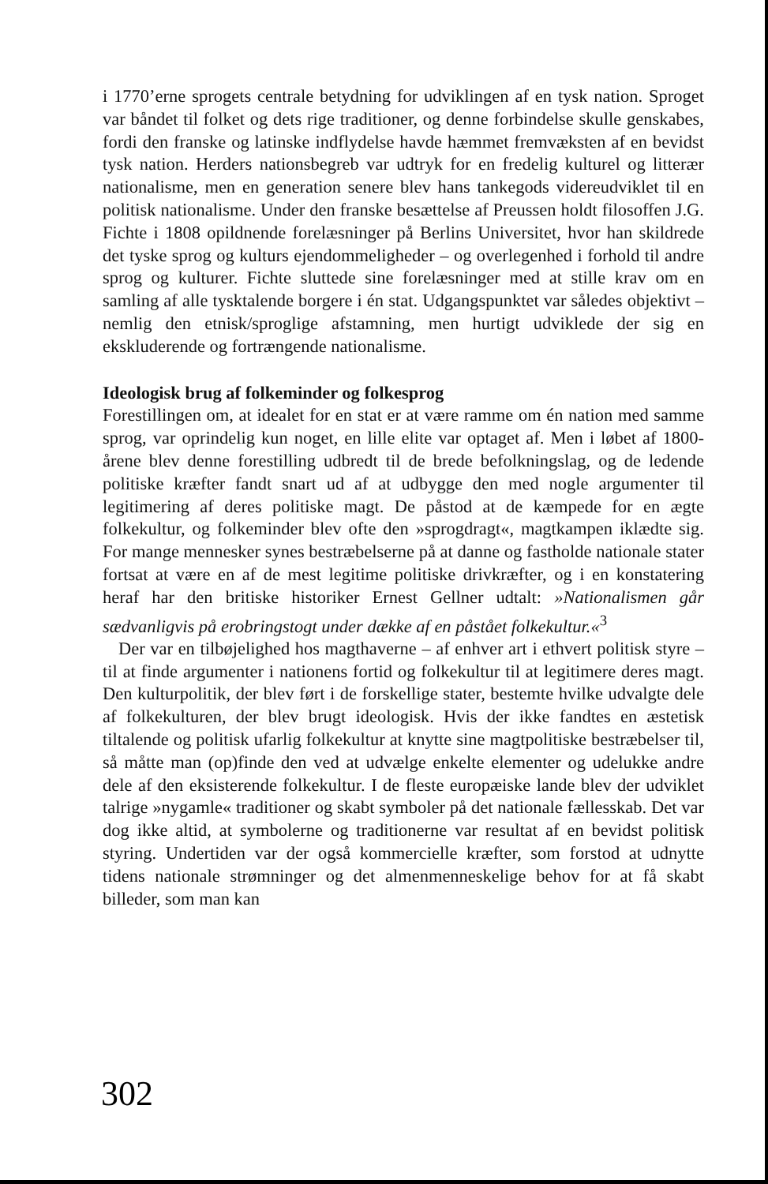i 1770’erne sprogets centrale betydning for udviklingen af en tysk nation. Sproget var båndet til folket og dets rige traditioner, og denne forbindelse skulle genskabes, fordi den franske og latinske indflydelse havde hæmmet fremvæksten af en bevidst tysk nation. Herders nationsbegreb var udtryk for en fredelig kulturel og litterær nationalisme, men en generation senere blev hans tankegods videreudviklet til en politisk nationalisme. Under den franske besættelse af Preussen holdt filosoffen J.G. Fichte i 1808 opildnende forelæsninger på Berlins Universitet, hvor han skildrede det tyske sprog og kulturs ejendommeligheder – og overlegenhed i forhold til andre sprog og kulturer. Fichte sluttede sine forelæsninger med at stille krav om en samling af alle tysktalende borgere i én stat. Udgangspunktet var således objektivt – nemlig den etnisk/sproglige afstamning, men hurtigt udviklede der sig en ekskluderende og fortrængende nationalisme.
Ideologisk brug af folkeminder og folkesprog
Forestillingen om, at idealet for en stat er at være ramme om én nation med samme sprog, var oprindelig kun noget, en lille elite var optaget af. Men i løbet af 1800-årene blev denne forestilling udbredt til de brede befolkningslag, og de ledende politiske kræfter fandt snart ud af at udbygge den med nogle argumenter til legitimering af deres politiske magt. De påstod at de kæmpede for en ægte folkekultur, og folkeminder blev ofte den »sprogdragt«, magtkampen iklædte sig. For mange mennesker synes bestræbelserne på at danne og fastholde nationale stater fortsat at være en af de mest legitime politiske drivkræfter, og i en konstatering heraf har den britiske historiker Ernest Gellner udtalt: »Nationalismen går sædvanligvis på erobringstogt under dække af en påstået folkekultur.«<sup>3</sup>
Der var en tilbøjelighed hos magthaverne – af enhver art i ethvert politisk styre – til at finde argumenter i nationens fortid og folkekultur til at legitimere deres magt. Den kulturpolitik, der blev ført i de forskellige stater, bestemte hvilke udvalgte dele af folkekulturen, der blev brugt ideologisk. Hvis der ikke fandtes en æstetisk tiltalende og politisk ufarlig folkekultur at knytte sine magtpolitiske bestræbelser til, så måtte man (op)finde den ved at udvælge enkelte elementer og udelukke andre dele af den eksisterende folkekultur. I de fleste europæiske lande blev der udviklet talrige »nygamle« traditioner og skabt symboler på det nationale fællesskab. Det var dog ikke altid, at symbolerne og traditionerne var resultat af en bevidst politisk styring. Undertiden var der også kommercielle kræfter, som forstod at udnytte tidens nationale strømninger og det almenmenneskelige behov for at få skabt billeder, som man kan
302